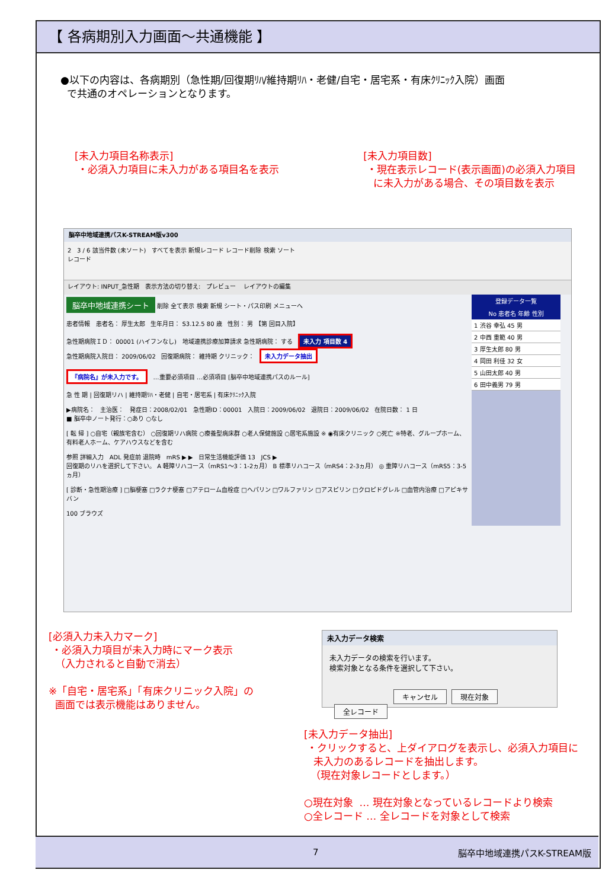【 各病期別入力画面～共通機能 】
●以下の内容は、各病期別（急性期/回復期ﾘﾊ/維持期ﾘﾊ・老健/自宅・居宅系・有床ｸﾘﾆｯｸ入院）画面
で共通のオペレーションとなります。
[未入力項目名称表示]
・必須入力項目に未入力がある項目名を表示
[未入力項目数]
・現在表示レコード(表示画面)の必須入力項目
に未入力がある場合、その項目数を表示
脳卒中地域連携パスK-STREAM版v300
2 3 / 6 該当件数 (未ソート) すべてを表示 新規レコード レコード削除 検索 ソート
レコード
レイアウト: INPUT_急性期 表示方法の切り替え: プレビュー レイアウトの編集
脳卒中地域連携シート 削除 全て表示 検索 新規 シート・パス印刷 メニューへ
患者情報 患者名： 厚生太郎 生年月日： S3.12.5 80 歳 性別： 男 【第 回目入院】
急性期病院ＩＤ： 00001 (ハイフンなし) 地域連携診療加算請求 急性期病院： する 未入力 項目数 4
急性期病院入院日： 2009/06/02 回復期病院： 維持期 クリニック： 未入力データ抽出
『病院名』が未入力です。 …重要必須項目 …必須項目 [脳卒中地域連携パスのルール]
急 性 期 | 回復期リハ | 維持期ﾘﾊ・老健 | 自宅・居宅系 | 有床ｸﾘﾆｯｸ入院
▶病院名： 主治医： 発症日：2008/02/01 急性期ID：00001 入院日：2009/06/02 退院日：2009/06/02 在院日数： 1 日
■ 脳卒中ノート発行：○あり ○なし
[ 転 帰 ] ○自宅（親族宅含む） ○回復期リハ病院 ○療養型病床群 ○老人保健施設 ○居宅系施設 ※ ◉有床クリニック ○死亡 ※特老、グループホーム、有料老人ホーム、ケアハウスなどを含む
参照 詳細入力 ADL 発症前 退院時 mRS ▶ ▶ 日常生活機能評価 13 JCS ▶
回復期のリハを選択して下さい。 A 軽障リハコース（mRS1～3：1-2ヵ月） B 標準リハコース（mRS4：2-3ヵ月） ◎ 重障リハコース（mRS5：3-5ヵ月）
[ 診断・急性期治療 ] □脳梗塞 □ラクナ梗塞 □アテローム血栓症 □ヘパリン □ワルファリン □アスピリン □クロピドグレル □血管内治療 □アピキサバン
100 ブラウズ
登録データ一覧
No 患者名 年齢 性別
1 渋谷 幸弘 45 男
2 中西 重範 40 男
3 厚生太郎 80 男
4 岡田 利佳 32 女
5 山田太郎 40 男
6 田中義男 79 男
[必須入力未入力マーク]
・必須入力項目が未入力時にマーク表示
（入力されると自動で消去）
※「自宅・居宅系」「有床クリニック入院」の
画面では表示機能はありません。
未入力データ検索
未入力データの検索を行います。
検索対象となる条件を選択して下さい。
キャンセル 現在対象 全レコード
[未入力データ抽出]
・クリックすると、上ダイアログを表示し、必須入力項目に
未入力のあるレコードを抽出します。
（現在対象レコードとします。）
○現在対象 … 現在対象となっているレコードより検索
○全レコード … 全レコードを対象として検索
7 脳卒中地域連携パスK-STREAM版